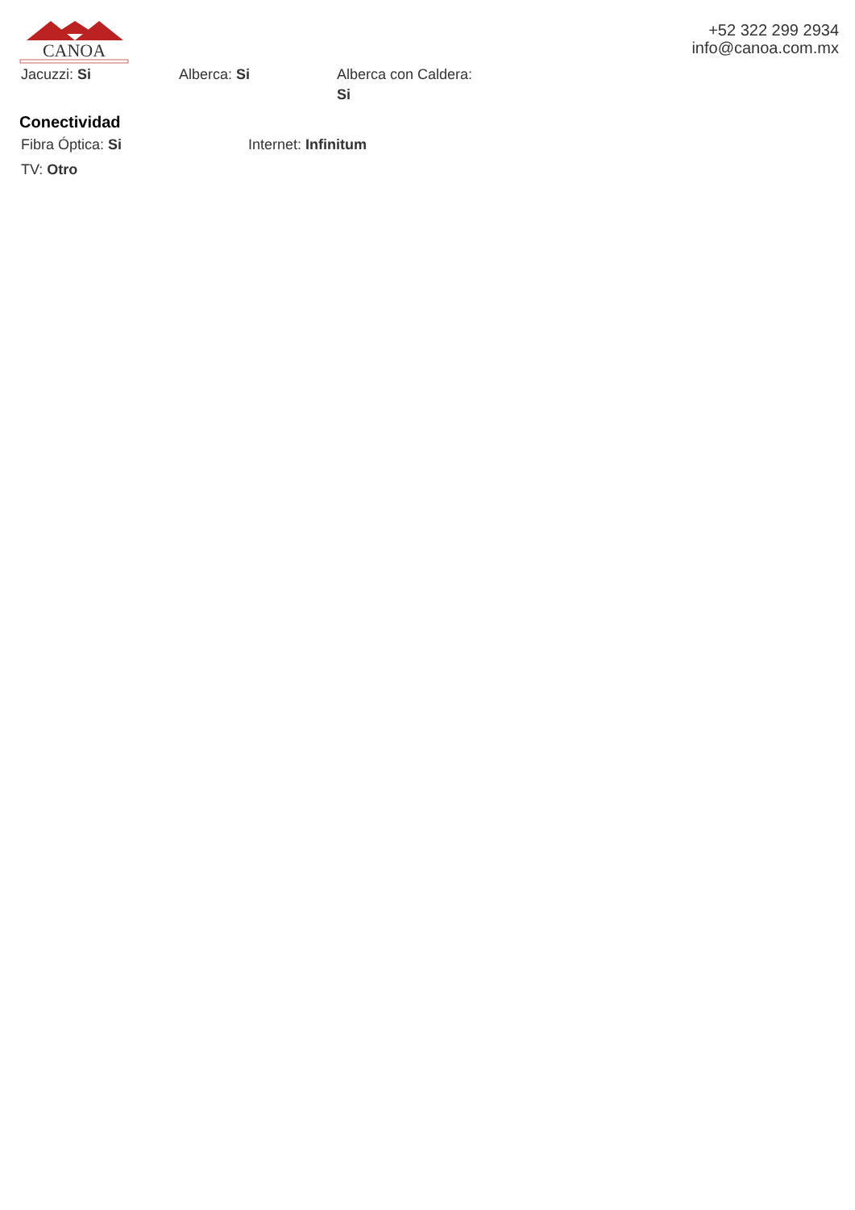CANOA
+52 322 299 2934
info@canoa.com.mx
Jacuzzi: Si Alberca: Si Alberca con Caldera:
Si
Conectividad
Fibra Óptica: Si Internet: Infinitum
TV: Otro